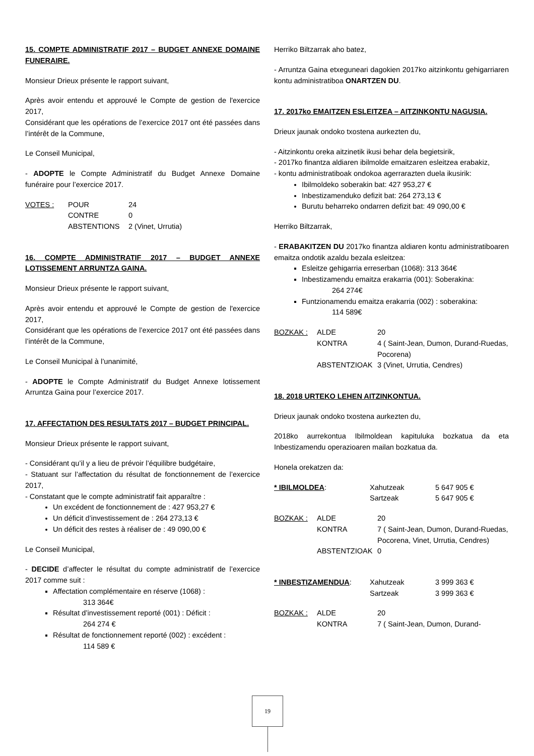15. COMPTE ADMINISTRATIF 2017 – BUDGET ANNEXE DOMAINE FUNERAIRE.
Monsieur Drieux présente le rapport suivant,
Après avoir entendu et approuvé le Compte de gestion de l'exercice 2017,
Considérant que les opérations de l’exercice 2017 ont été passées dans l’intérêt de la Commune,
Le Conseil Municipal,
- ADOPTE le Compte Administratif du Budget Annexe Domaine funéraire pour l’exercice 2017.
VOTES : POUR 24 CONTRE 0 ABSTENTIONS 2 (Vinet, Urrutia)
16. COMPTE ADMINISTRATIF 2017 – BUDGET ANNEXE LOTISSEMENT ARRUNTZA GAINA.
Monsieur Drieux présente le rapport suivant,
Après avoir entendu et approuvé le Compte de gestion de l'exercice 2017,
Considérant que les opérations de l’exercice 2017 ont été passées dans l’intérêt de la Commune,
Le Conseil Municipal à l’unanimité,
- ADOPTE le Compte Administratif du Budget Annexe lotissement Arruntza Gaina pour l’exercice 2017.
17. AFFECTATION DES RESULTATS 2017 – BUDGET PRINCIPAL.
Monsieur Drieux présente le rapport suivant,
- Considérant qu’il y a lieu de prévoir l’équilibre budgétaire,
- Statuant sur l’affectation du résultat de fonctionnement de l’exercice 2017,
- Constatant que le compte administratif fait apparaître :
Un excédent de fonctionnement de : 427 953,27 €
Un déficit d’investissement de : 264 273,13 €
Un déficit des restes à réaliser de : 49 090,00 €
Le Conseil Municipal,
- DECIDE d’affecter le résultat du compte administratif de l’exercice 2017 comme suit :
Affectation complémentaire en réserve (1068) :
313 364€
Résultat d’investissement reporté (001) : Déficit :
264 274 €
Résultat de fonctionnement reporté (002) : excédent :
114 589 €
Herriko Biltzarrak aho batez,
- Arruntza Gaina etxeguneari dagokien 2017ko aitzinkontu gehigarriaren kontu administratiboa ONARTZEN DU.
17. 2017ko EMAITZEN ESLEITZEA – AITZINKONTU NAGUSIA.
Drieux jaunak ondoko txostena aurkezten du,
- Aitzinkontu oreka aitzinetik ikusi behar dela begietsirik,
- 2017ko finantza aldiaren ibilmolde emaitzaren esleitzea erabakiz,
- kontu administratiboak ondokoa agerrarazten duela ikusirik:
Ibilmoldeko soberakin bat: 427 953,27 €
Inbestizamenduko defizit bat: 264 273,13 €
Burutu beharreko ondarren defizit bat: 49 090,00 €
Herriko Biltzarrak,
- ERABAKITZEN DU 2017ko finantza aldiaren kontu administratiboaren emaitza ondotik azaldu bezala esleitzea:
Esleitze gehigarria erreserban (1068): 313 364€
Inbestizamendu emaitza erakarria (001): Soberakina:
264 274€
Funtzionamendu emaitza erakarria (002) : soberakina:
114 589€
BOZKAK : ALDE 20 KONTRA 4 ( Saint-Jean, Dumon, Durand-Ruedas, Pocorena) ABSTENTZIOAK 3 (Vinet, Urrutia, Cendres)
18. 2018 URTEKO LEHEN AITZINKONTUA.
Drieux jaunak ondoko txostena aurkezten du,
2018ko aurrekontua Ibilmoldean kapituluka bozkatua da eta Inbestizamendu operazioaren mailan bozkatua da.
Honela orekatzen da:
* IBILMOLDEA: Xahutzeak 5 647 905 € Sartzeak 5 647 905 €
BOZKAK : ALDE 20 KONTRA 7 ( Saint-Jean, Dumon, Durand-Ruedas, Pocorena, Vinet, Urrutia, Cendres) ABSTENTZIOAK 0
* INBESTIZAMENDUA: Xahutzeak 3 999 363 € Sartzeak 3 999 363 €
BOZKAK : ALDE 20 KONTRA 7 ( Saint-Jean, Dumon, Durand-
19